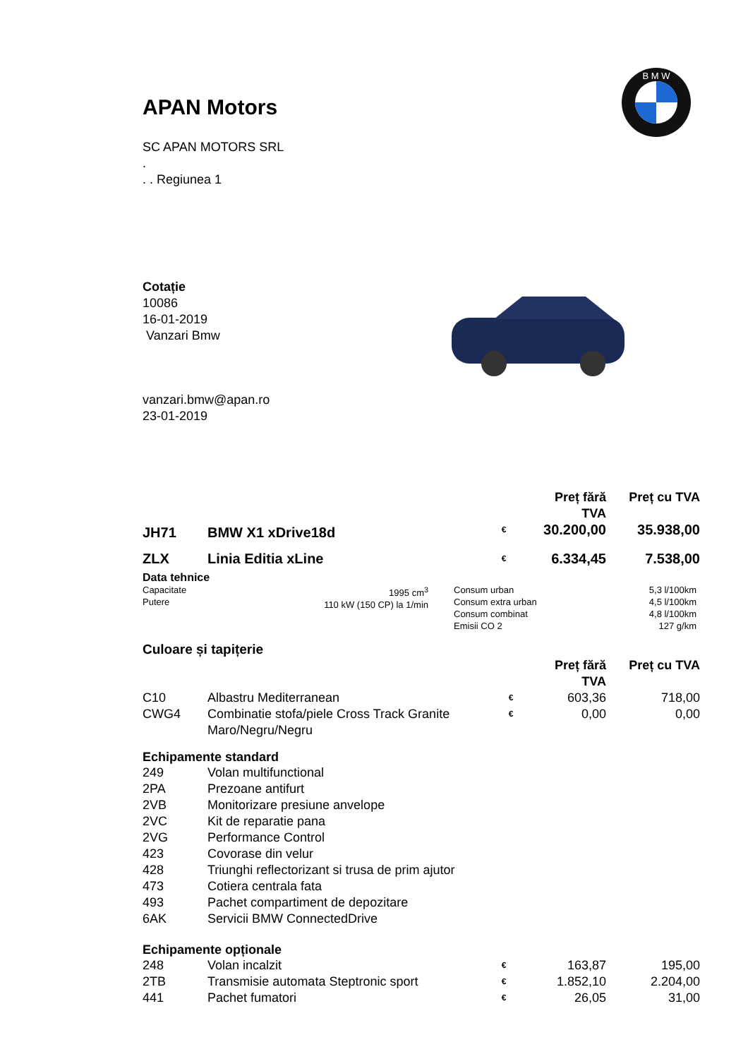B M W
APAN Motors
SC APAN MOTORS SRL
.
. . Regiunea 1
Cotație
10086
16-01-2019
Vanzari Bmw
vanzari.bmw@apan.ro
23-01-2019
| | | | Preț fără TVA | Preț cu TVA |
| --- | --- | --- | --- | --- |
| JH71 | BMW X1 xDrive18d | € | 30.200,00 | 35.938,00 |
| ZLX | Linia Editia xLine | € | 6.334,45 | 7.538,00 |
Data tehnice
| Capacitate Putere | 1995 cm<sup>3</sup> 110 kW (150 CP) la 1/min | Consum urban Consum extra urban Consum combinat Emisii CO 2 | 5,3 l/100km 4,5 l/100km 4,8 l/100km 127 g/km |
Culoare și tapițerie
| | | | Preț fără TVA | Preț cu TVA |
| --- | --- | --- | --- | --- |
| C10 | Albastru Mediterranean | € | 603,36 | 718,00 |
| CWG4 | Combinatie stofa/piele Cross Track Granite Maro/Negru/Negru | € | 0,00 | 0,00 |
Echipamente standard
| 249 | Volan multifunctional |
| 2PA | Prezoane antifurt |
| 2VB | Monitorizare presiune anvelope |
| 2VC | Kit de reparatie pana |
| 2VG | Performance Control |
| 423 | Covorase din velur |
| 428 | Triunghi reflectorizant si trusa de prim ajutor |
| 473 | Cotiera centrala fata |
| 493 | Pachet compartiment de depozitare |
| 6AK | Servicii BMW ConnectedDrive |
Echipamente opționale
| 248 | Volan incalzit | € | 163,87 | 195,00 |
| 2TB | Transmisie automata Steptronic sport | € | 1.852,10 | 2.204,00 |
| 441 | Pachet fumatori | € | 26,05 | 31,00 |